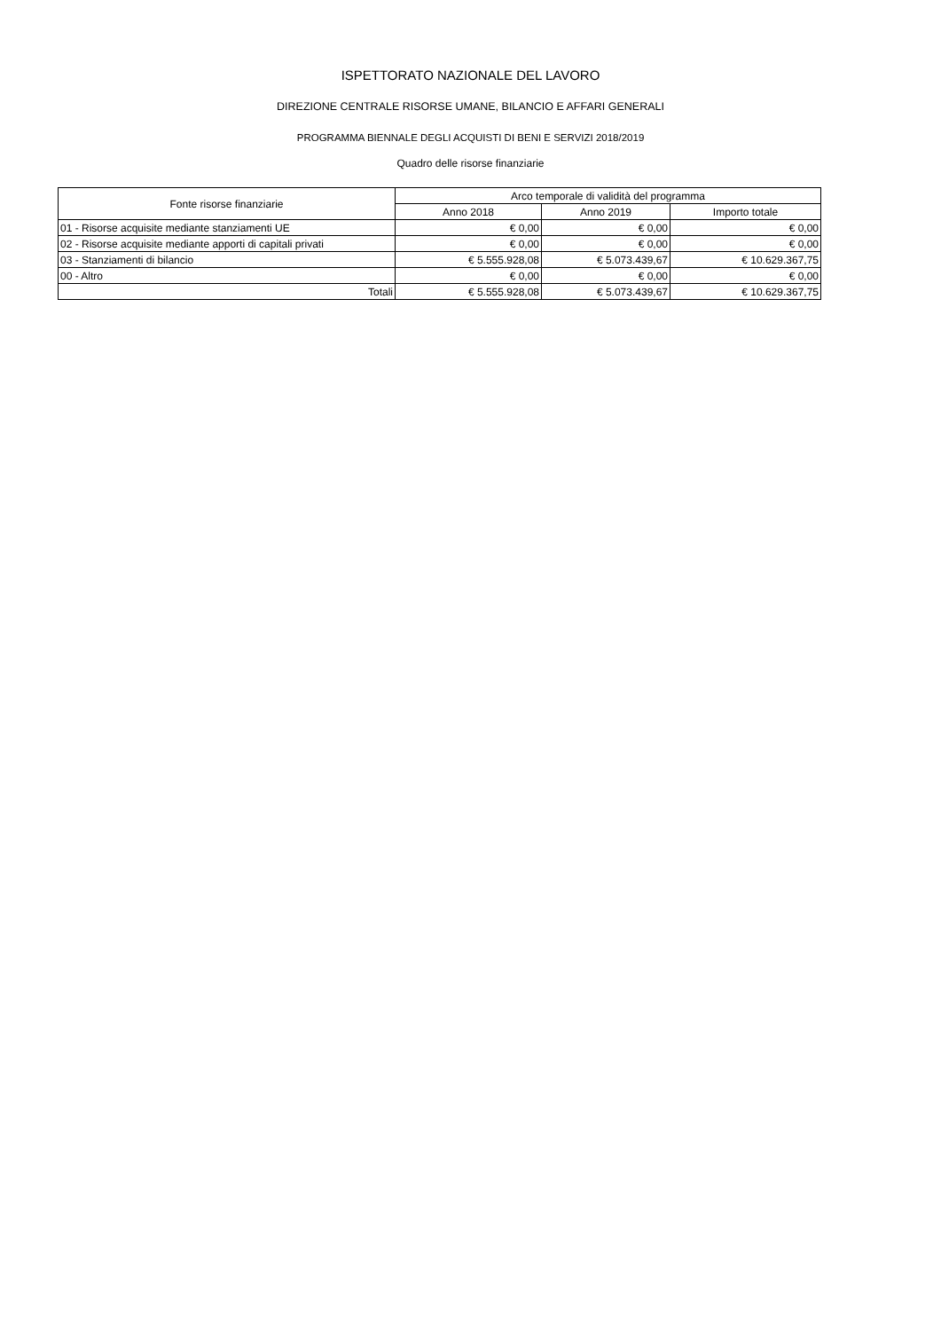ISPETTORATO NAZIONALE DEL LAVORO
DIREZIONE CENTRALE RISORSE UMANE, BILANCIO E AFFARI GENERALI
PROGRAMMA BIENNALE DEGLI ACQUISTI DI BENI E SERVIZI 2018/2019
Quadro delle risorse finanziarie
| Fonte risorse finanziarie | Arco temporale di validità del programma | | |
| --- | --- | --- | --- |
| | Anno 2018 | Anno 2019 | Importo totale |
| 01 - Risorse acquisite mediante stanziamenti UE | € 0,00 | € 0,00 | € 0,00 |
| 02 - Risorse acquisite mediante apporti di capitali privati | € 0,00 | € 0,00 | € 0,00 |
| 03 - Stanziamenti di bilancio | € 5.555.928,08 | € 5.073.439,67 | € 10.629.367,75 |
| 00 - Altro | € 0,00 | € 0,00 | € 0,00 |
| Totali | € 5.555.928,08 | € 5.073.439,67 | € 10.629.367,75 |